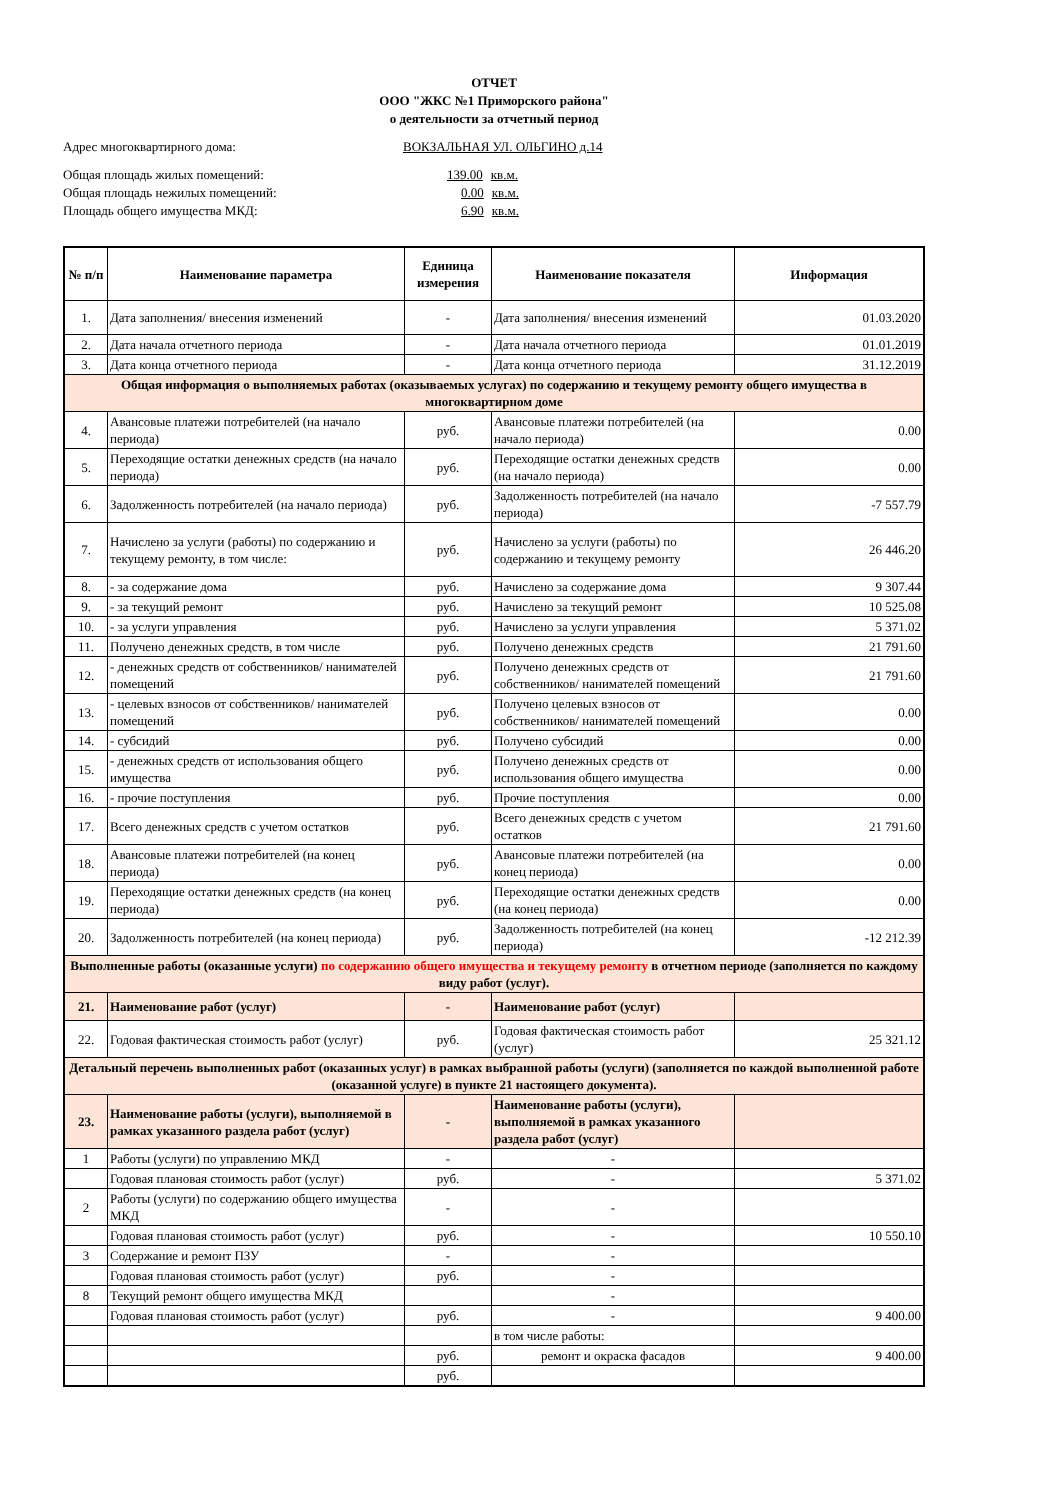ОТЧЕТ
ООО "ЖКС №1 Приморского района"
о деятельности за отчетный период
Адрес многоквартирного дома: ВОКЗАЛЬНАЯ УЛ. ОЛЬГИНО д.14
Общая площадь жилых помещений: 139.00 кв.м.
Общая площадь нежилых помещений: 0.00 кв.м.
Площадь общего имущества МКД: 6.90 кв.м.
| № п/п | Наименование параметра | Единица измерения | Наименование показателя | Информация |
| --- | --- | --- | --- | --- |
| 1. | Дата заполнения/ внесения изменений | - | Дата заполнения/ внесения изменений | 01.03.2020 |
| 2. | Дата начала отчетного периода | - | Дата начала отчетного периода | 01.01.2019 |
| 3. | Дата конца отчетного периода | - | Дата конца отчетного периода | 31.12.2019 |
| Общая информация о выполняемых работах (оказываемых услугах) по содержанию и текущему ремонту общего имущества в многоквартирном доме | | | | |
| 4. | Авансовые платежи потребителей (на начало периода) | руб. | Авансовые платежи потребителей (на начало периода) | 0.00 |
| 5. | Переходящие остатки денежных средств (на начало периода) | руб. | Переходящие остатки денежных средств (на начало периода) | 0.00 |
| 6. | Задолженность потребителей (на начало периода) | руб. | Задолженность потребителей (на начало периода) | -7 557.79 |
| 7. | Начислено за услуги (работы) по содержанию и текущему ремонту, в том числе: | руб. | Начислено за услуги (работы) по содержанию и текущему ремонту | 26 446.20 |
| 8. | - за содержание дома | руб. | Начислено за содержание дома | 9 307.44 |
| 9. | - за текущий ремонт | руб. | Начислено за текущий ремонт | 10 525.08 |
| 10. | - за услуги управления | руб. | Начислено за услуги управления | 5 371.02 |
| 11. | Получено денежных средств, в том числе | руб. | Получено денежных средств | 21 791.60 |
| 12. | - денежных средств от собственников/ нанимателей помещений | руб. | Получено денежных средств от собственников/ нанимателей помещений | 21 791.60 |
| 13. | - целевых взносов от собственников/ нанимателей помещений | руб. | Получено целевых взносов от собственников/ нанимателей помещений | 0.00 |
| 14. | - субсидий | руб. | Получено субсидий | 0.00 |
| 15. | - денежных средств от использования общего имущества | руб. | Получено денежных средств от использования общего имущества | 0.00 |
| 16. | - прочие поступления | руб. | Прочие поступления | 0.00 |
| 17. | Всего денежных средств с учетом остатков | руб. | Всего денежных средств с учетом остатков | 21 791.60 |
| 18. | Авансовые платежи потребителей (на конец периода) | руб. | Авансовые платежи потребителей (на конец периода) | 0.00 |
| 19. | Переходящие остатки денежных средств (на конец периода) | руб. | Переходящие остатки денежных средств (на конец периода) | 0.00 |
| 20. | Задолженность потребителей (на конец периода) | руб. | Задолженность потребителей (на конец периода) | -12 212.39 |
| Выполненные работы (оказанные услуги) по содержанию общего имущества и текущему ремонту в отчетном периоде (заполняется по каждому виду работ (услуг). | | | | |
| 21. | Наименование работ (услуг) | - | Наименование работ (услуг) | |
| 22. | Годовая фактическая стоимость работ (услуг) | руб. | Годовая фактическая стоимость работ (услуг) | 25 321.12 |
| Детальный перечень выполненных работ (оказанных услуг) в рамках выбранной работы (услуги) (заполняется по каждой выполненной работе (оказанной услуге) в пункте 21 настоящего документа). | | | | |
| 23. | Наименование работы (услуги), выполняемой в рамках указанного раздела работ (услуг) | - | Наименование работы (услуги), выполняемой в рамках указанного раздела работ (услуг) | |
| 1 | Работы (услуги) по управлению МКД | - | - | |
| | Годовая плановая стоимость работ (услуг) | руб. | - | 5 371.02 |
| 2 | Работы (услуги) по содержанию общего имущества МКД | - | - | |
| | Годовая плановая стоимость работ (услуг) | руб. | - | 10 550.10 |
| 3 | Содержание и ремонт ПЗУ | - | - | |
| | Годовая плановая стоимость работ (услуг) | руб. | - | |
| 8 | Текущий ремонт общего имущества МКД | | - | |
| | Годовая плановая стоимость работ (услуг) | руб. | - | 9 400.00 |
| | | | в том числе работы: | |
| | | руб. | ремонт и окраска фасадов | 9 400.00 |
| | | руб. | | |